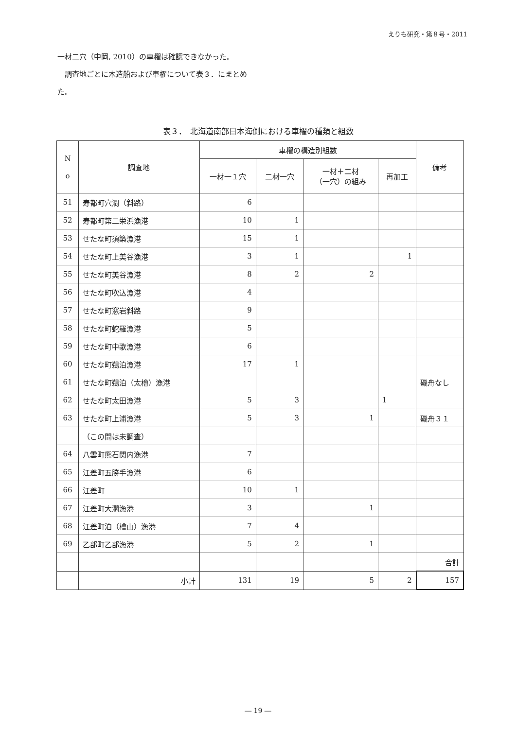えりも研究・第８号・2011
一材二穴（中岡, 2010）の車櫂は確認できなかった。
　調査地ごとに木造船および車櫂について表３．にまとめた。
表３．　北海道南部日本海側における車櫂の種類と組数
| N o | 調査地 | 車櫂の構造別組数 | | | | 備考 |
| --- | --- | --- | --- | --- | --- | --- |
| | | 一材一１穴 | 二材一穴 | 一材＋二材 （一穴）の組み | 再加工 | |
| 51 | 寿都町穴澗（斜路） | 6 | | | | |
| 52 | 寿都町第二栄浜漁港 | 10 | 1 | | | |
| 53 | せたな町須築漁港 | 15 | 1 | | | |
| 54 | せたな町上美谷漁港 | 3 | 1 | | 1 | |
| 55 | せたな町美谷漁港 | 8 | 2 | 2 | | |
| 56 | せたな町吹込漁港 | 4 | | | | |
| 57 | せたな町窓岩斜路 | 9 | | | | |
| 58 | せたな町蛇羅漁港 | 5 | | | | |
| 59 | せたな町中歌漁港 | 6 | | | | |
| 60 | せたな町鵜泊漁港 | 17 | 1 | | | |
| 61 | せたな町鵜泊（太櫓）漁港 | | | | | 磯舟なし |
| 62 | せたな町太田漁港 | 5 | 3 | | 1 | |
| 63 | せたな町上浦漁港 | 5 | 3 | 1 | | 磯舟３１ |
| | （この間は未調査） | | | | | |
| 64 | 八雲町熊石関内漁港 | 7 | | | | |
| 65 | 江差町五勝手漁港 | 6 | | | | |
| 66 | 江差町 | 10 | 1 | | | |
| 67 | 江差町大澗漁港 | 3 | | 1 | | |
| 68 | 江差町泊（檜山）漁港 | 7 | 4 | | | |
| 69 | 乙部町乙部漁港 | 5 | 2 | 1 | | |
| | | | | | | 合計 |
| | 小計 | 131 | 19 | 5 | 2 | 157 |
― 19 ―